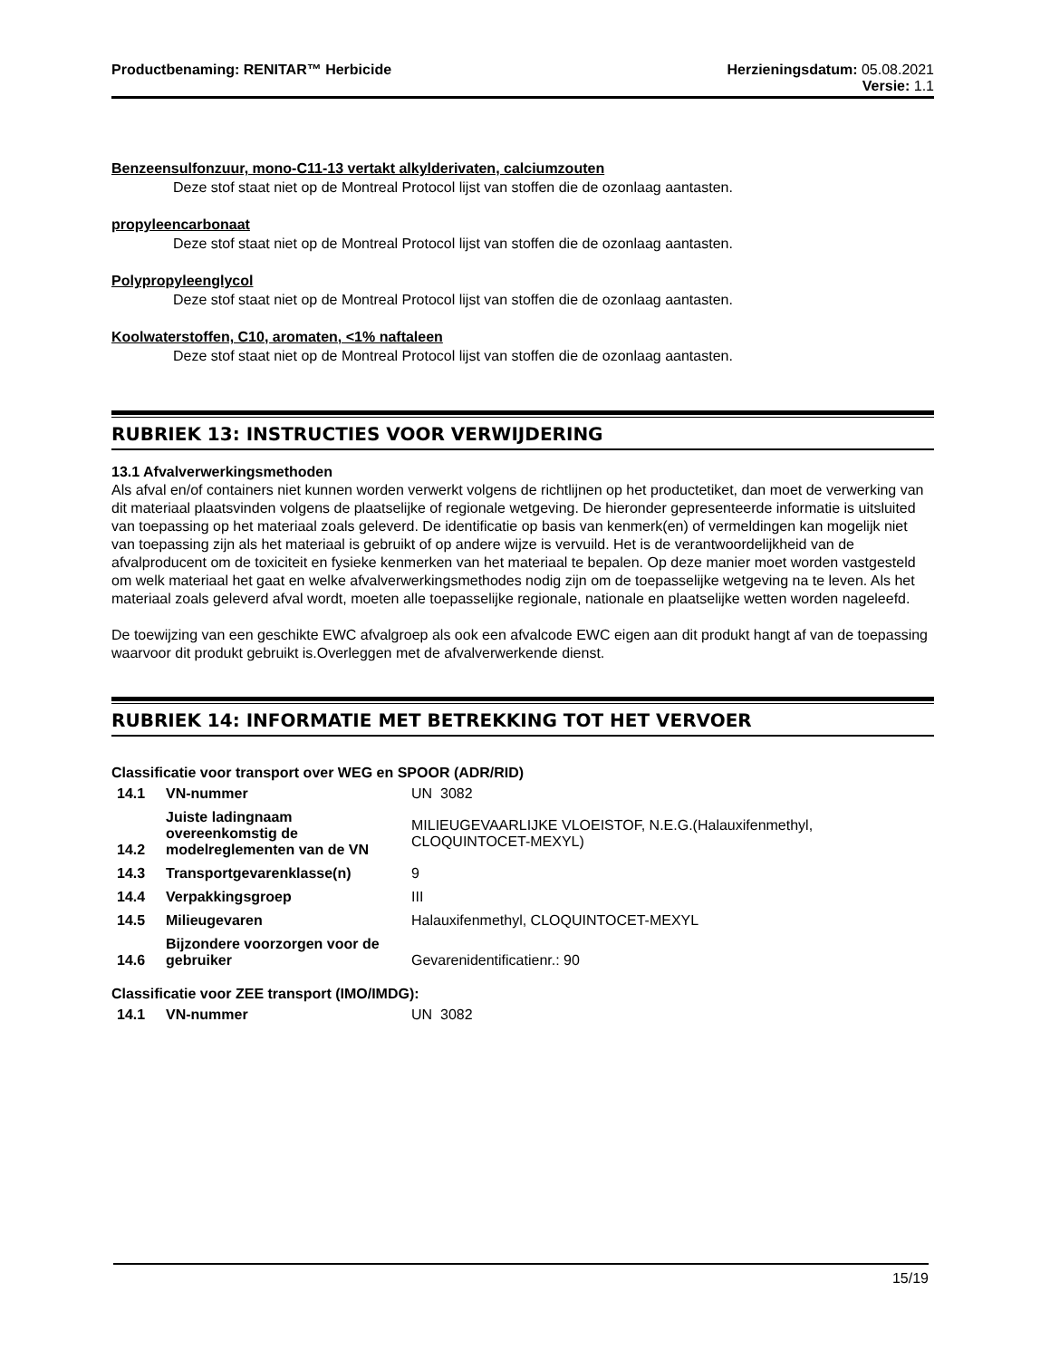Productbenaming: RENITAR™ Herbicide
Herzieningsdatum: 05.08.2021
Versie: 1.1
Benzeensulfonzuur, mono-C11-13 vertakt alkylderivaten, calciumzouten
Deze stof staat niet op de Montreal Protocol lijst van stoffen die de ozonlaag aantasten.
propyleencarbonaat
Deze stof staat niet op de Montreal Protocol lijst van stoffen die de ozonlaag aantasten.
Polypropyleenglycol
Deze stof staat niet op de Montreal Protocol lijst van stoffen die de ozonlaag aantasten.
Koolwaterstoffen, C10, aromaten, <1% naftaleen
Deze stof staat niet op de Montreal Protocol lijst van stoffen die de ozonlaag aantasten.
RUBRIEK 13: INSTRUCTIES VOOR VERWIJDERING
13.1 Afvalverwerkingsmethoden
Als afval en/of containers niet kunnen worden verwerkt volgens de richtlijnen op het productetiket, dan moet de verwerking van dit materiaal plaatsvinden volgens de plaatselijke of regionale wetgeving. De hieronder gepresenteerde informatie is uitsluited van toepassing op het materiaal zoals geleverd. De identificatie op basis van kenmerk(en) of vermeldingen kan mogelijk niet van toepassing zijn als het materiaal is gebruikt of op andere wijze is vervuild. Het is de verantwoordelijkheid van de afvalproducent om de toxiciteit en fysieke kenmerken van het materiaal te bepalen. Op deze manier moet worden vastgesteld om welk materiaal het gaat en welke afvalverwerkingsmethodes nodig zijn om de toepasselijke wetgeving na te leven. Als het materiaal zoals geleverd afval wordt, moeten alle toepasselijke regionale, nationale en plaatselijke wetten worden nageleefd.
De toewijzing van een geschikte EWC afvalgroep als ook een afvalcode EWC eigen aan dit produkt hangt af van de toepassing waarvoor dit produkt gebruikt is.Overleggen met de afvalverwerkende dienst.
RUBRIEK 14: INFORMATIE MET BETREKKING TOT HET VERVOER
Classificatie voor transport over WEG en SPOOR (ADR/RID)
| 14.1 | VN-nummer | UN 3082 |
| 14.2 | Juiste ladingnaam overeenkomstig de modelreglementen van de VN | MILIEUGEVAARLIJKE VLOEISTOF, N.E.G.(Halauxifenmethyl, CLOQUINTOCET-MEXYL) |
| 14.3 | Transportgevarenklasse(n) | 9 |
| 14.4 | Verpakkingsgroep | III |
| 14.5 | Milieugevaren | Halauxifenmethyl, CLOQUINTOCET-MEXYL |
| 14.6 | Bijzondere voorzorgen voor de gebruiker | Gevarenidentificatienr.: 90 |
Classificatie voor ZEE transport (IMO/IMDG):
| 14.1 | VN-nummer | UN 3082 |
15/19